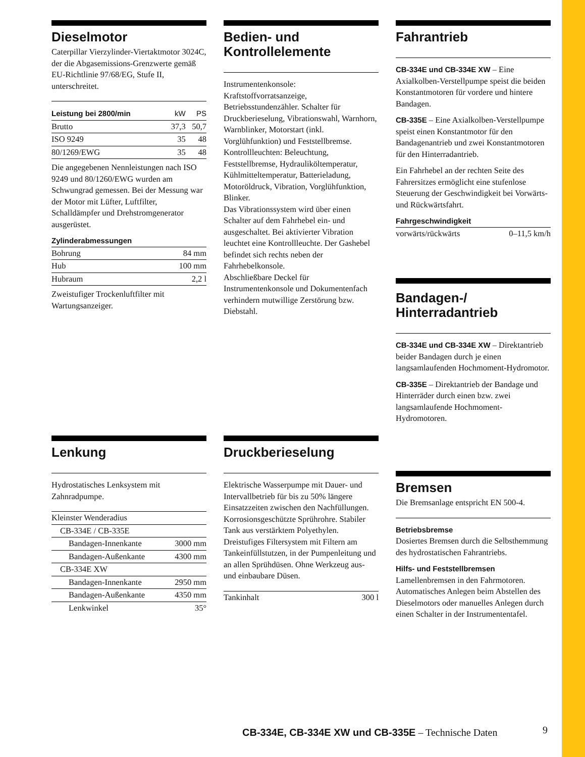Dieselmotor
Caterpillar Vierzylinder-Viertaktmotor 3024C, der die Abgasemissions-Grenzwerte gemäß EU-Richtlinie 97/68/EG, Stufe II, unterschreitet.
| Leistung bei 2800/min | kW | PS |
| --- | --- | --- |
| Brutto | 37,3 | 50,7 |
| ISO 9249 | 35 | 48 |
| 80/1269/EWG | 35 | 48 |
Die angegebenen Nennleistungen nach ISO 9249 und 80/1260/EWG wurden am Schwungrad gemessen. Bei der Messung war der Motor mit Lüfter, Luftfilter, Schalldämpfer und Drehstromgenerator ausgerüstet.
Zylinderabmessungen
| Bohrung | 84 mm |
| Hub | 100 mm |
| Hubraum | 2,2 l |
Zweistufiger Trockenluftfilter mit Wartungsanzeiger.
Bedien- und Kontrollelemente
Instrumentenkonsole: Kraftstoffvorratsanzeige, Betriebsstundenzähler. Schalter für Druckberieselung, Vibrationswahl, Warnhorn, Warnblinker, Motorstart (inkl. Vorglühfunktion) und Feststellbremse. Kontrollleuchten: Beleuchtung, Feststellbremse, Hydrauliköltemperatur, Kühlmitteltemperatur, Batterieladung, Motoröldruck, Vibration, Vorglühfunktion, Blinker.
Das Vibrationssystem wird über einen Schalter auf dem Fahrhebel ein- und ausgeschaltet. Bei aktivierter Vibration leuchtet eine Kontrollleuchte. Der Gashebel befindet sich rechts neben der Fahrhebelkonsole.
Abschließbare Deckel für Instrumentenkonsole und Dokumentenfach verhindern mutwillige Zerstörung bzw. Diebstahl.
Fahrantrieb
CB-334E und CB-334E XW – Eine Axialkolben-Verstellpumpe speist die beiden Konstantmotoren für vordere und hintere Bandagen.
CB-335E – Eine Axialkolben-Verstellpumpe speist einen Konstantmotor für den Bandagenantrieb und zwei Konstantmotoren für den Hinterradantrieb.
Ein Fahrhebel an der rechten Seite des Fahrersitzes ermöglicht eine stufenlose Steuerung der Geschwindigkeit bei Vorwärts- und Rückwärtsfahrt.
Fahrgeschwindigkeit
| vorwärts/rückwärts | 0–11,5 km/h |
Bandagen-/ Hinterradantrieb
CB-334E und CB-334E XW – Direktantrieb beider Bandagen durch je einen langsamlaufenden Hochmoment-Hydromotor.
CB-335E – Direktantrieb der Bandage und Hinterräder durch einen bzw. zwei langsamlaufende Hochmoment-Hydromotoren.
Lenkung
Hydrostatisches Lenksystem mit Zahnradpumpe.
| Kleinster Wenderadius | |
| CB-334E / CB-335E | |
| Bandagen-Innenkante | 3000 mm |
| Bandagen-Außenkante | 4300 mm |
| CB-334E XW | |
| Bandagen-Innenkante | 2950 mm |
| Bandagen-Außenkante | 4350 mm |
| Lenkwinkel | 35° |
Druckberieselung
Elektrische Wasserpumpe mit Dauer- und Intervallbetrieb für bis zu 50% längere Einsatzzeiten zwischen den Nachfüllungen. Korrosionsgeschützte Sprührohre. Stabiler Tank aus verstärktem Polyethylen. Dreistufiges Filtersystem mit Filtern am Tankeinfüllstutzen, in der Pumpenleitung und an allen Sprühdüsen. Ohne Werkzeug aus- und einbaubare Düsen.
| Tankinhalt | 300 l |
Bremsen
Die Bremsanlage entspricht EN 500-4.
Betriebsbremse
Dosiertes Bremsen durch die Selbsthemmung des hydrostatischen Fahrantriebs.
Hilfs- und Feststellbremsen
Lamellenbremsen in den Fahrmotoren. Automatisches Anlegen beim Abstellen des Dieselmotors oder manuelles Anlegen durch einen Schalter in der Instrumententafel.
CB-334E, CB-334E XW und CB-335E – Technische Daten
9